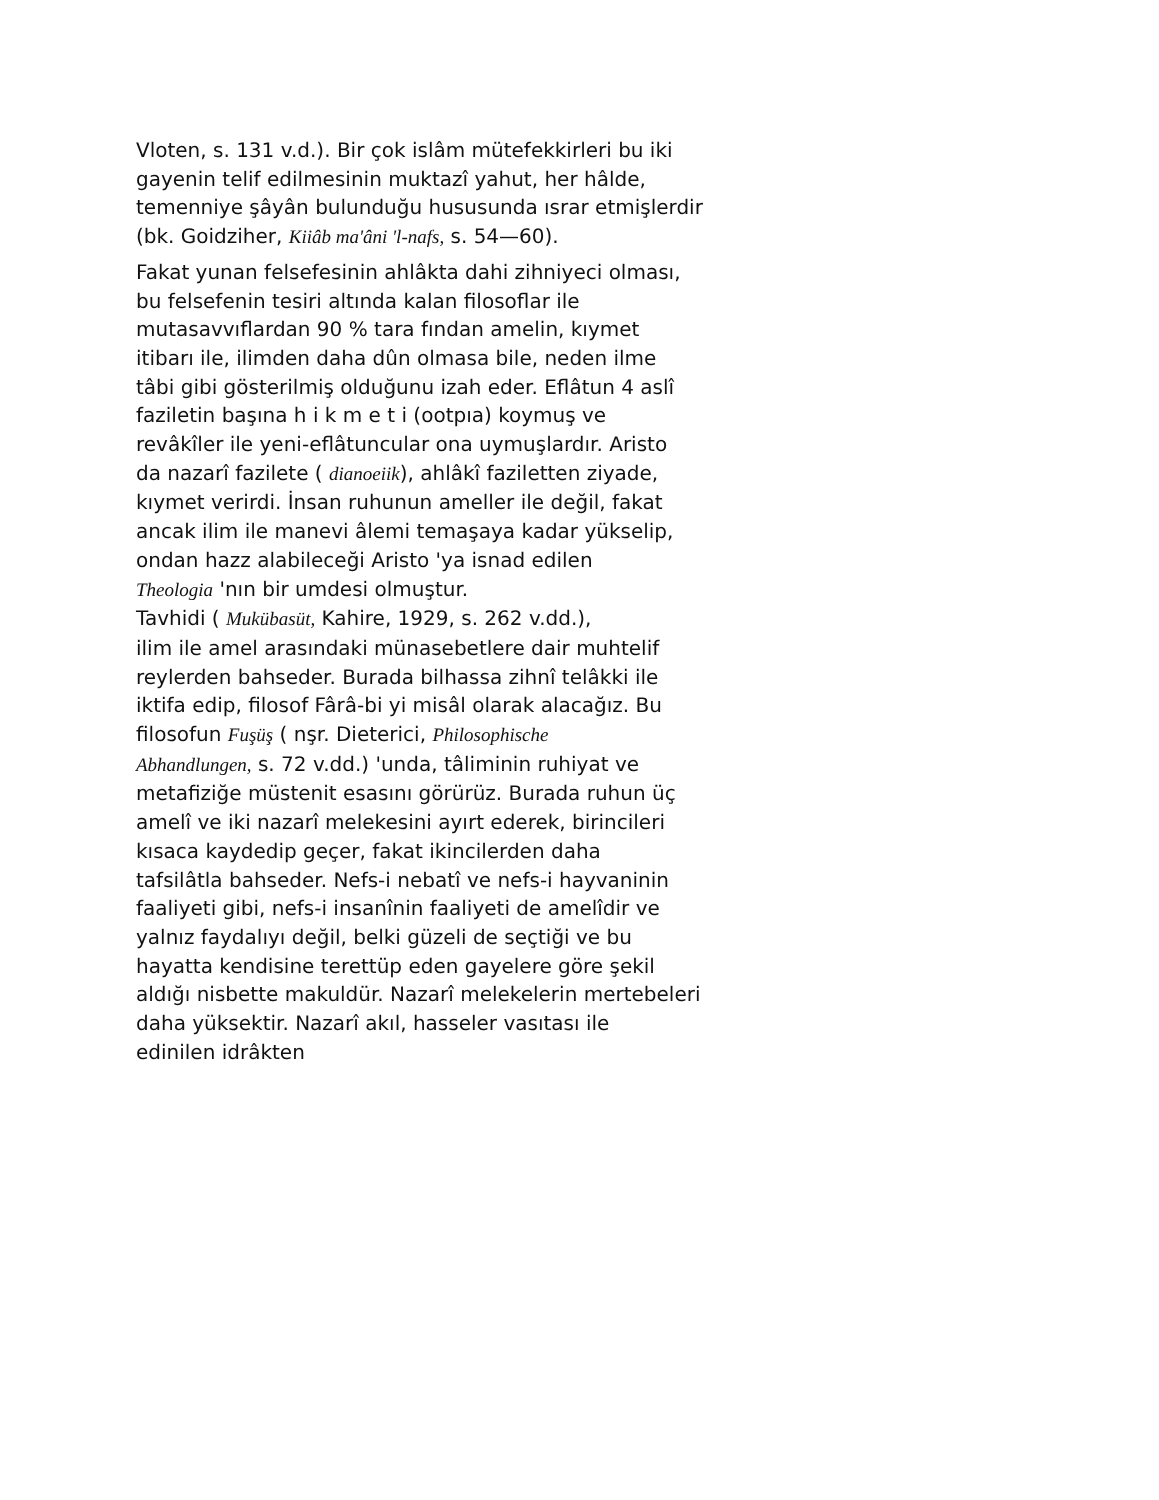Vloten, s. 131 v.d.). Bir çok islâm mütefekkirleri bu iki
gayenin telif edilmesinin muktazî yahut, her hâlde,
temenniye şâyân bulunduğu hususunda ısrar etmişlerdir
(bk. Goidziher, Kiiâb ma'âni 'l-nafs, s. 54—60).
Fakat yunan felsefesinin ahlâkta dahi zihniyeci olması,
bu felsefenin tesiri altında kalan filosoflar ile
mutasavvıflardan 90 % tara fından amelin, kıymet
itibarı ile, ilimden daha dûn olmasa bile, neden ilme
tâbi gibi gösterilmiş olduğunu izah eder. Eflâtun 4 aslî
faziletin başına h i k m e t i (ootpıa) koymuş ve
revâkîler ile yeni-eflâtuncular ona uymuşlardır. Aristo
da nazarî fazilete ( dianoeiik), ahlâkî faziletten ziyade,
kıymet verirdi. İnsan ruhunun ameller ile değil, fakat
ancak ilim ile manevi âlemi temaşaya kadar yükselip,
ondan hazz alabileceği Aristo 'ya isnad edilen
Theologia 'nın bir umdesi olmuştur.
Tavhidi ( Mukübasüt, Kahire, 1929, s. 262 v.dd.),
ilim ile amel arasındaki münasebetlere dair muhtelif
reylerden bahseder. Burada bilhassa zihnî telâkki ile
iktifa edip, filosof Fârâ-bi yi misâl olarak alacağız. Bu
filosofun Fuşüş ( nşr. Dieterici, Philosophische
Abhandlungen, s. 72 v.dd.) 'unda, tâliminin ruhiyat ve
metafiziğe müstenit esasını görürüz. Burada ruhun üç
amelî ve iki nazarî melekesini ayırt ederek, birincileri
kısaca kaydedip geçer, fakat ikincilerden daha
tafsilâtla bahseder. Nefs-i nebatî ve nefs-i hayvaninin
faaliyeti gibi, nefs-i insanînin faaliyeti de amelîdir ve
yalnız faydalıyı değil, belki güzeli de seçtiği ve bu
hayatta kendisine terettüp eden gayelere göre şekil
aldığı nisbette makuldür. Nazarî melekelerin mertebeleri
daha yüksektir. Nazarî akıl, hasseler vasıtası ile
edinilen idrâkten